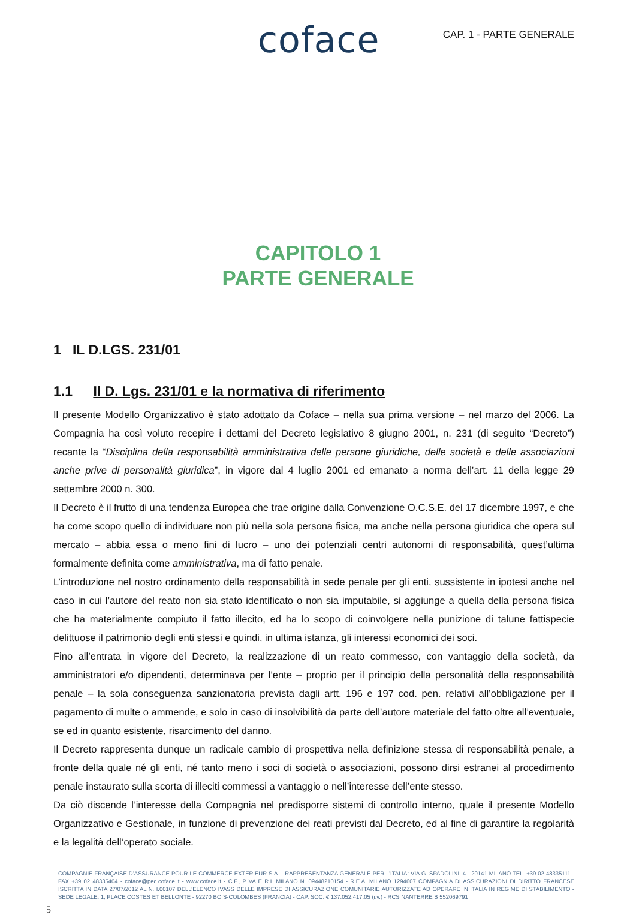coface
CAP. 1 - PARTE GENERALE
CAPITOLO 1
PARTE GENERALE
1 IL D.LGS. 231/01
1.1 Il D. Lgs. 231/01 e la normativa di riferimento
Il presente Modello Organizzativo è stato adottato da Coface – nella sua prima versione – nel marzo del 2006. La Compagnia ha così voluto recepire i dettami del Decreto legislativo 8 giugno 2001, n. 231 (di seguito “Decreto”) recante la “Disciplina della responsabilità amministrativa delle persone giuridiche, delle società e delle associazioni anche prive di personalità giuridica”, in vigore dal 4 luglio 2001 ed emanato a norma dell’art. 11 della legge 29 settembre 2000 n. 300.
Il Decreto è il frutto di una tendenza Europea che trae origine dalla Convenzione O.C.S.E. del 17 dicembre 1997, e che ha come scopo quello di individuare non più nella sola persona fisica, ma anche nella persona giuridica che opera sul mercato – abbia essa o meno fini di lucro – uno dei potenziali centri autonomi di responsabilità, quest’ultima formalmente definita come amministrativa, ma di fatto penale.
L’introduzione nel nostro ordinamento della responsabilità in sede penale per gli enti, sussistente in ipotesi anche nel caso in cui l’autore del reato non sia stato identificato o non sia imputabile, si aggiunge a quella della persona fisica che ha materialmente compiuto il fatto illecito, ed ha lo scopo di coinvolgere nella punizione di talune fattispecie delittuose il patrimonio degli enti stessi e quindi, in ultima istanza, gli interessi economici dei soci.
Fino all’entrata in vigore del Decreto, la realizzazione di un reato commesso, con vantaggio della società, da amministratori e/o dipendenti, determinava per l’ente – proprio per il principio della personalità della responsabilità penale – la sola conseguenza sanzionatoria prevista dagli artt. 196 e 197 cod. pen. relativi all’obbligazione per il pagamento di multe o ammende, e solo in caso di insolvibilità da parte dell’autore materiale del fatto oltre all’eventuale, se ed in quanto esistente, risarcimento del danno.
Il Decreto rappresenta dunque un radicale cambio di prospettiva nella definizione stessa di responsabilità penale, a fronte della quale né gli enti, né tanto meno i soci di società o associazioni, possono dirsi estranei al procedimento penale instaurato sulla scorta di illeciti commessi a vantaggio o nell’interesse dell’ente stesso.
Da ciò discende l’interesse della Compagnia nel predisporre sistemi di controllo interno, quale il presente Modello Organizzativo e Gestionale, in funzione di prevenzione dei reati previsti dal Decreto, ed al fine di garantire la regolarità e la legalità dell’operato sociale.
COMPAGNIE FRANÇAISE D’ASSURANCE POUR LE COMMERCE EXTERIEUR S.A. - RAPPRESENTANZA GENERALE PER L’ITALIA: VIA G. SPADOLINI, 4 - 20141 MILANO TEL. +39 02 48335111 - FAX +39 02 48335404 - coface@pec.coface.it - www.coface.it - C.F., P.IVA E R.I. MILANO N. 09448210154 - R.E.A. MILANO 1294607 COMPAGNIA DI ASSICURAZIONI DI DIRITTO FRANCESE ISCRITTA IN DATA 27/07/2012 AL N. I.00107 DELL’ELENCO IVASS DELLE IMPRESE DI ASSICURAZIONE COMUNITARIE AUTORIZZATE AD OPERARE IN ITALIA IN REGIME DI STABILIMENTO - SEDE LEGALE: 1, PLACE COSTES ET BELLONTE - 92270 BOIS-COLOMBES (FRANCIA) - CAP. SOC. € 137.052.417,05 (i.v.) - RCS NANTERRE B 552069791
5